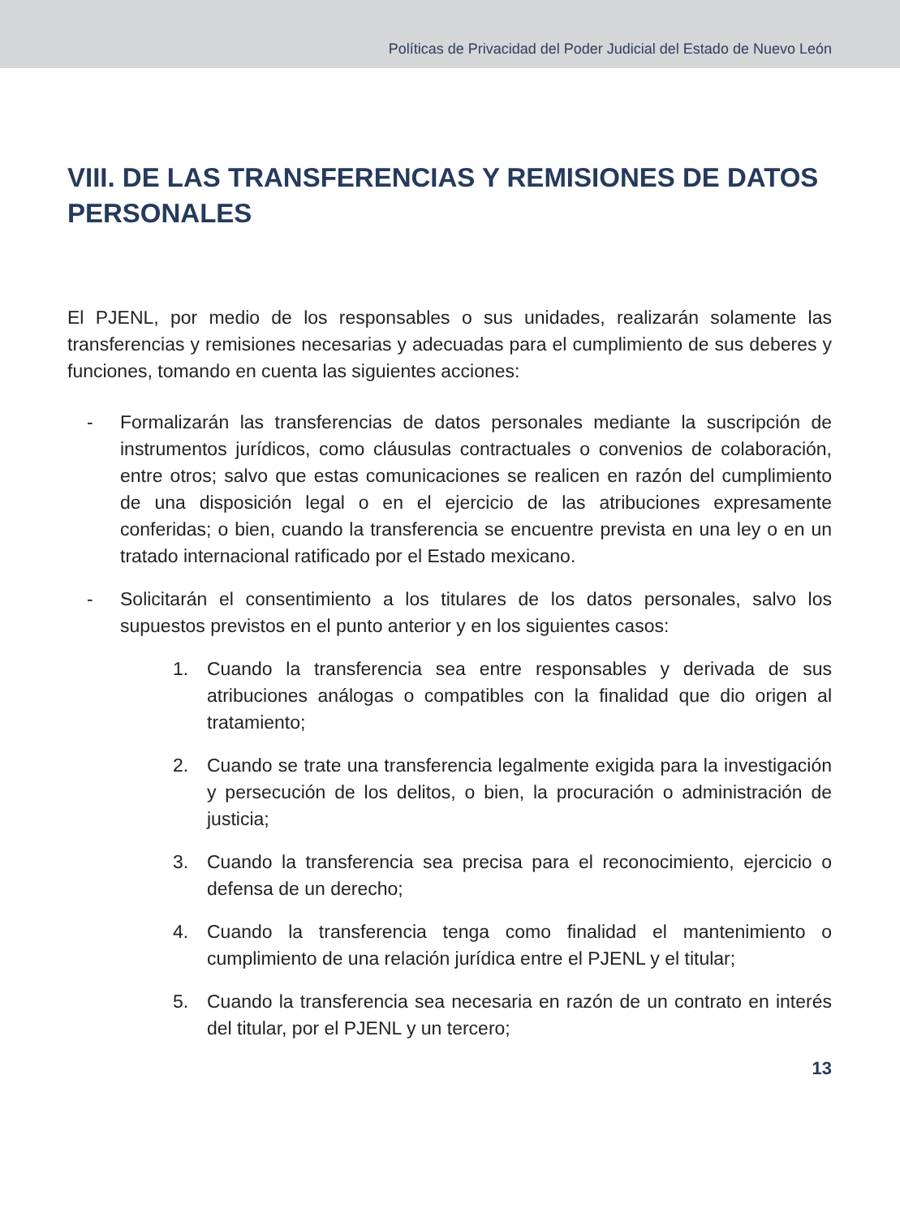Políticas de Privacidad del Poder Judicial del Estado de Nuevo León
VIII. DE LAS TRANSFERENCIAS Y REMISIONES DE DATOS PERSONALES
El PJENL, por medio de los responsables o sus unidades, realizarán solamente las transferencias y remisiones necesarias y adecuadas para el cumplimiento de sus deberes y funciones, tomando en cuenta las siguientes acciones:
- Formalizarán las transferencias de datos personales mediante la suscripción de instrumentos jurídicos, como cláusulas contractuales o convenios de colaboración, entre otros; salvo que estas comunicaciones se realicen en razón del cumplimiento de una disposición legal o en el ejercicio de las atribuciones expresamente conferidas; o bien, cuando la transferencia se encuentre prevista en una ley o en un tratado internacional ratificado por el Estado mexicano.
- Solicitarán el consentimiento a los titulares de los datos personales, salvo los supuestos previstos en el punto anterior y en los siguientes casos:
1. Cuando la transferencia sea entre responsables y derivada de sus atribuciones análogas o compatibles con la finalidad que dio origen al tratamiento;
2. Cuando se trate una transferencia legalmente exigida para la investigación y persecución de los delitos, o bien, la procuración o administración de justicia;
3. Cuando la transferencia sea precisa para el reconocimiento, ejercicio o defensa de un derecho;
4. Cuando la transferencia tenga como finalidad el mantenimiento o cumplimiento de una relación jurídica entre el PJENL y el titular;
5. Cuando la transferencia sea necesaria en razón de un contrato en interés del titular, por el PJENL y un tercero;
13